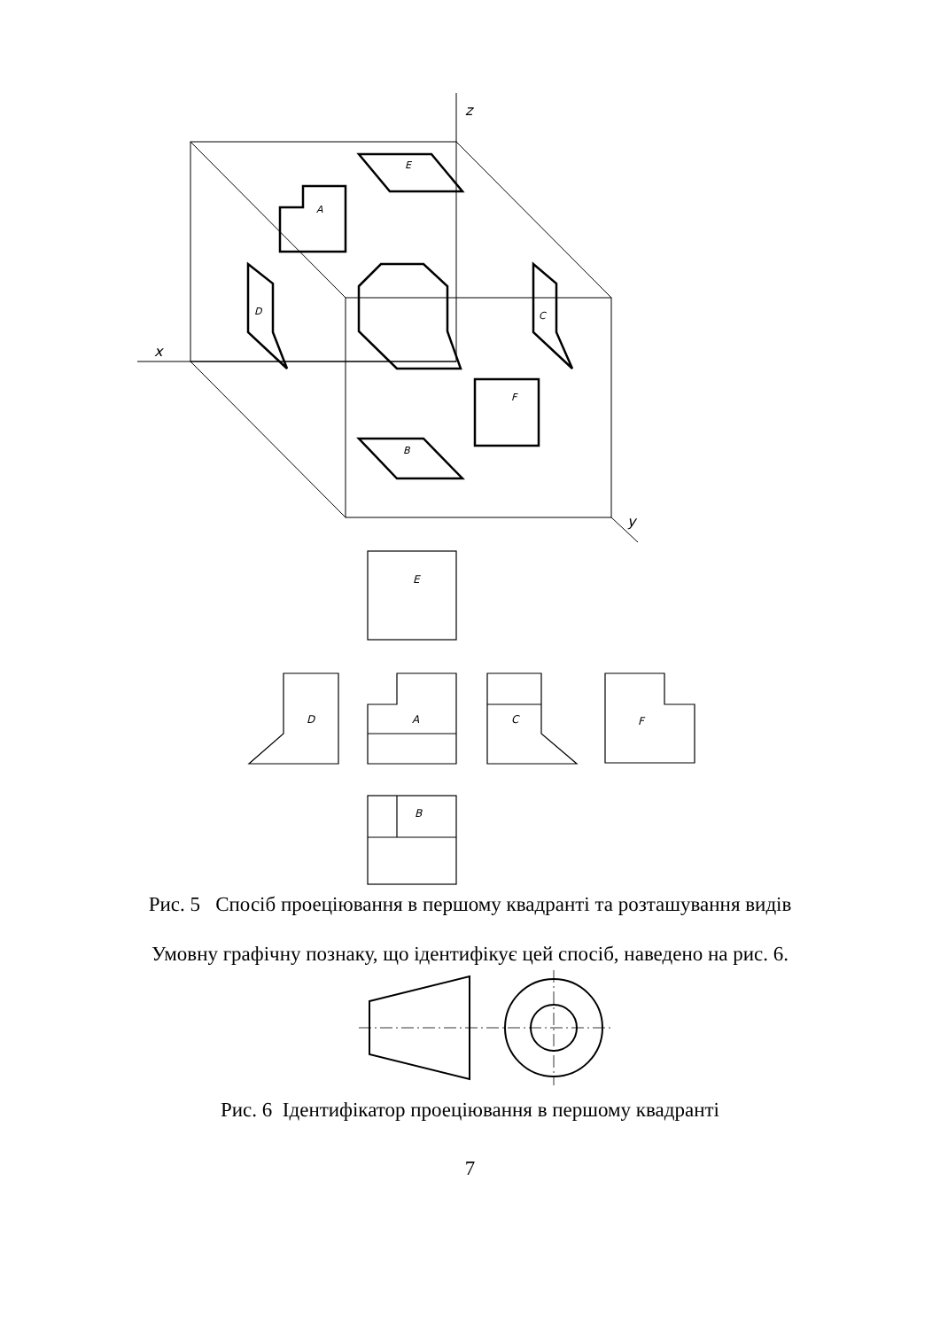z
x
y
E
A
D
C
F
B
E
D
A
C
F
B
Рис. 5 Спосіб проеціювання в першому квадранті та розташування видів
Умовну графічну познаку, що ідентифікує цей спосіб, наведено на рис. 6.
Рис. 6 Ідентифікатор проеціювання в першому квадранті
7